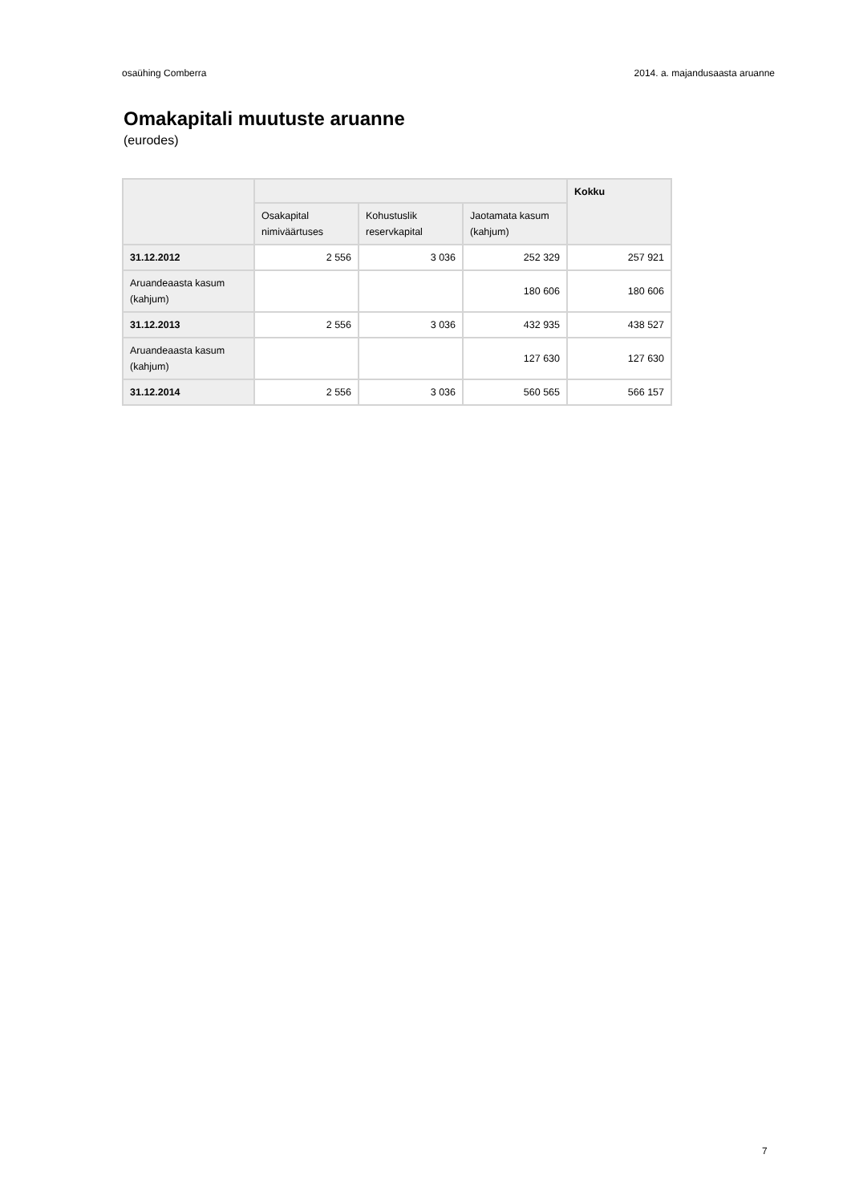osaühing Comberra 2014. a. majandusaasta aruanne
Omakapitali muutuste aruanne
(eurodes)
| | | | | Kokku |
| --- | --- | --- | --- | --- |
| | Osakapital nimiväärtuses | Kohustuslik reservkapital | Jaotamata kasum (kahjum) | |
| 31.12.2012 | 2 556 | 3 036 | 252 329 | 257 921 |
| Aruandeaasta kasum (kahjum) | | | 180 606 | 180 606 |
| 31.12.2013 | 2 556 | 3 036 | 432 935 | 438 527 |
| Aruandeaasta kasum (kahjum) | | | 127 630 | 127 630 |
| 31.12.2014 | 2 556 | 3 036 | 560 565 | 566 157 |
7